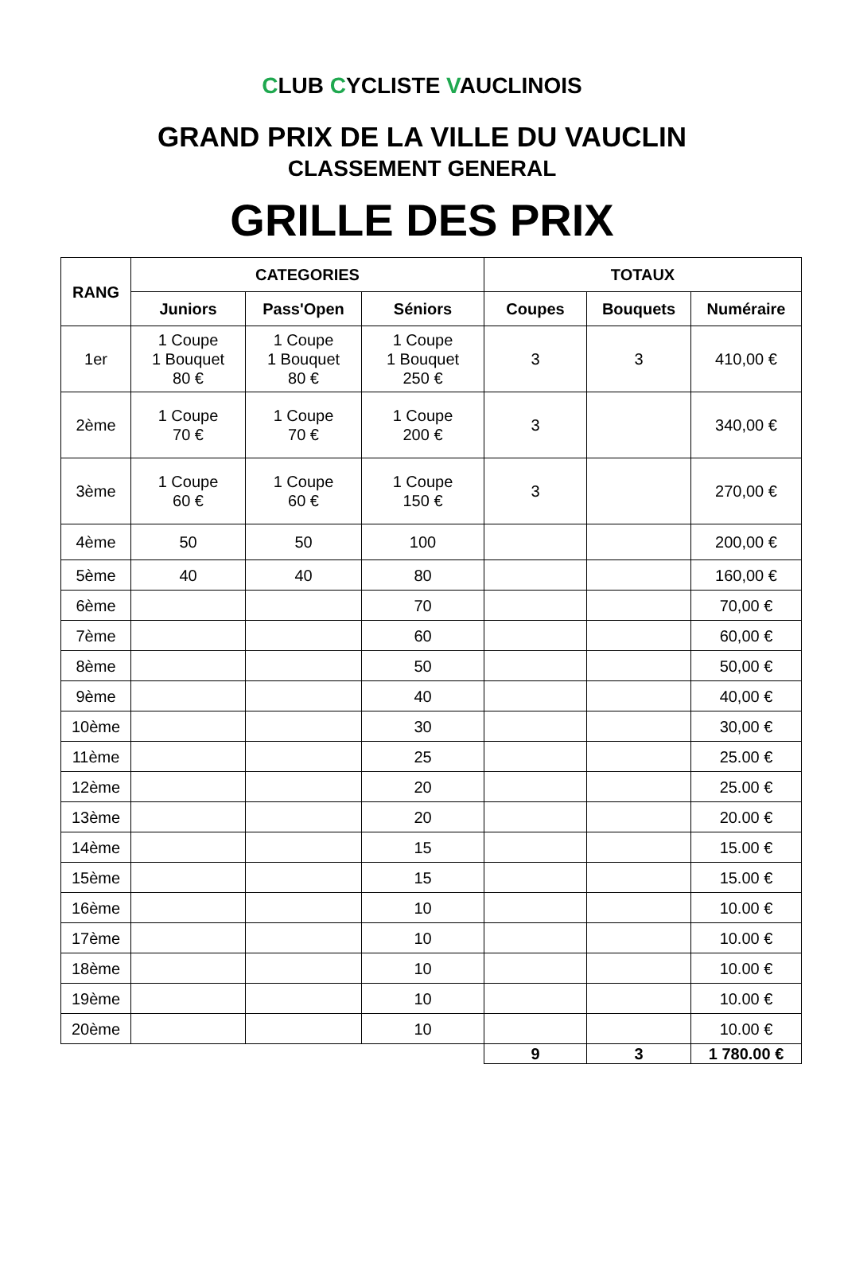CLUB CYCLISTE VAUCLINOIS
GRAND PRIX DE LA VILLE DU VAUCLIN
CLASSEMENT GENERAL
GRILLE DES PRIX
| RANG | CATEGORIES | | | TOTAUX | | |
| --- | --- | --- | --- | --- | --- | --- |
| | Juniors | Pass'Open | Séniors | Coupes | Bouquets | Numéraire |
| 1er | 1 Coupe 1 Bouquet 80 € | 1 Coupe 1 Bouquet 80 € | 1 Coupe 1 Bouquet 250 € | 3 | 3 | 410,00 € |
| 2ème | 1 Coupe 70 € | 1 Coupe 70 € | 1 Coupe 200 € | 3 | | 340,00 € |
| 3ème | 1 Coupe 60 € | 1 Coupe 60 € | 1 Coupe 150 € | 3 | | 270,00 € |
| 4ème | 50 | 50 | 100 | | | 200,00 € |
| 5ème | 40 | 40 | 80 | | | 160,00 € |
| 6ème | | | 70 | | | 70,00 € |
| 7ème | | | 60 | | | 60,00 € |
| 8ème | | | 50 | | | 50,00 € |
| 9ème | | | 40 | | | 40,00 € |
| 10ème | | | 30 | | | 30,00 € |
| 11ème | | | 25 | | | 25.00 € |
| 12ème | | | 20 | | | 25.00 € |
| 13ème | | | 20 | | | 20.00 € |
| 14ème | | | 15 | | | 15.00 € |
| 15ème | | | 15 | | | 15.00 € |
| 16ème | | | 10 | | | 10.00 € |
| 17ème | | | 10 | | | 10.00 € |
| 18ème | | | 10 | | | 10.00 € |
| 19ème | | | 10 | | | 10.00 € |
| 20ème | | | 10 | | | 10.00 € |
| | | | | 9 | 3 | 1 780.00 € |